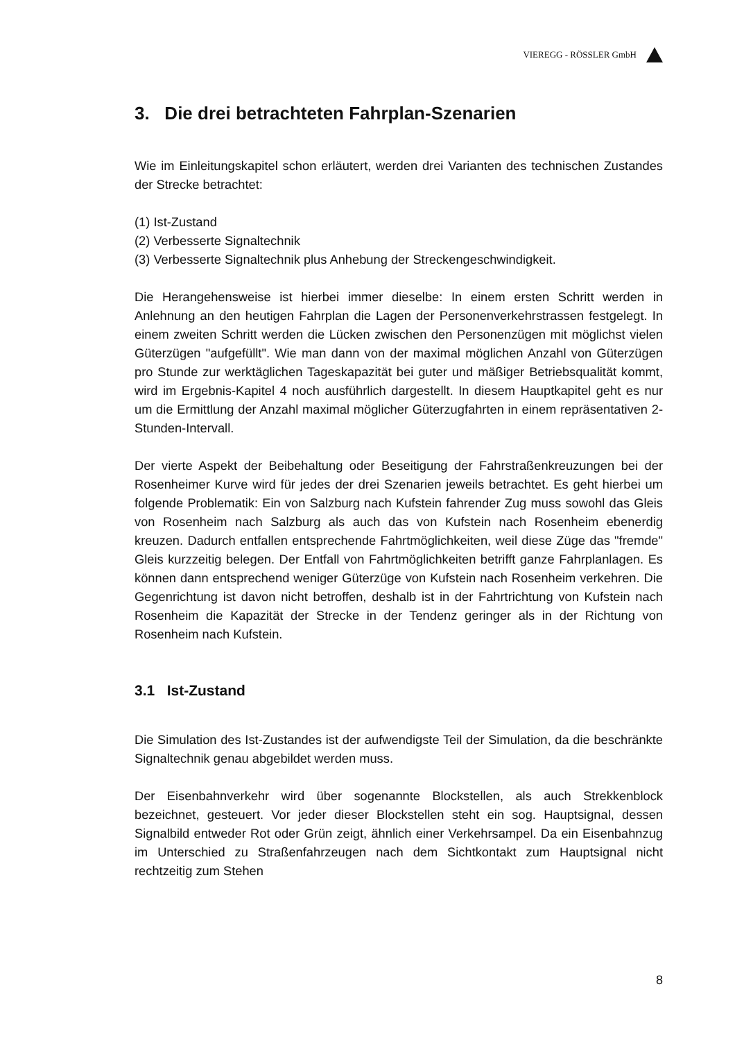VIEREGG - RÖSSLER GmbH
3. Die drei betrachteten Fahrplan-Szenarien
Wie im Einleitungskapitel schon erläutert, werden drei Varianten des techni­schen Zustandes der Strecke betrachtet:
(1) Ist-Zustand
(2) Verbesserte Signaltechnik
(3) Verbesserte Signaltechnik plus Anhebung der Streckengeschwindigkeit.
Die Herangehensweise ist hierbei immer dieselbe: In einem ersten Schritt werden in Anlehnung an den heutigen Fahrplan die Lagen der Personen­verkehrstrassen festgelegt. In einem zweiten Schritt werden die Lücken zwischen den Personenzügen mit möglichst vielen Güterzügen "aufgefüllt". Wie man dann von der maximal möglichen Anzahl von Güterzügen pro Stunde zur werktäglichen Tageskapazität bei guter und mäßiger Betriebs­qualität kommt, wird im Ergebnis-Kapitel 4 noch ausführlich dargestellt. In diesem Hauptkapitel geht es nur um die Ermittlung der Anzahl maximal mög­licher Güterzugfahrten in einem repräsentativen 2-Stunden-Intervall.
Der vierte Aspekt der Beibehaltung oder Beseitigung der Fahrstraßenkreu­zungen bei der Rosenheimer Kurve wird für jedes der drei Szenarien jeweils betrachtet. Es geht hierbei um folgende Problematik: Ein von Salzburg nach Kufstein fahrender Zug muss sowohl das Gleis von Rosenheim nach Salz­burg als auch das von Kufstein nach Rosenheim ebenerdig kreuzen. Dadurch entfallen entsprechende Fahrtmöglichkeiten, weil diese Züge das "fremde" Gleis kurzzeitig belegen. Der Entfall von Fahrtmöglichkeiten betrifft ganze Fahrplanlagen. Es können dann entsprechend weniger Güterzüge von Kufstein nach Rosenheim verkehren. Die Gegenrichtung ist davon nicht betroffen, deshalb ist in der Fahrtrichtung von Kufstein nach Rosenheim die Kapazität der Strecke in der Tendenz geringer als in der Richtung von Rosenheim nach Kufstein.
3.1 Ist-Zustand
Die Simulation des Ist-Zustandes ist der aufwendigste Teil der Simulation, da die beschränkte Signaltechnik genau abgebildet werden muss.
Der Eisenbahnverkehr wird über sogenannte Blockstellen, als auch Strek­kenblock bezeichnet, gesteuert. Vor jeder dieser Blockstellen steht ein sog. Hauptsignal, dessen Signalbild entweder Rot oder Grün zeigt, ähnlich einer Verkehrsampel. Da ein Eisenbahnzug im Unterschied zu Straßenfahrzeugen nach dem Sichtkontakt zum Hauptsignal nicht rechtzeitig zum Stehen
8